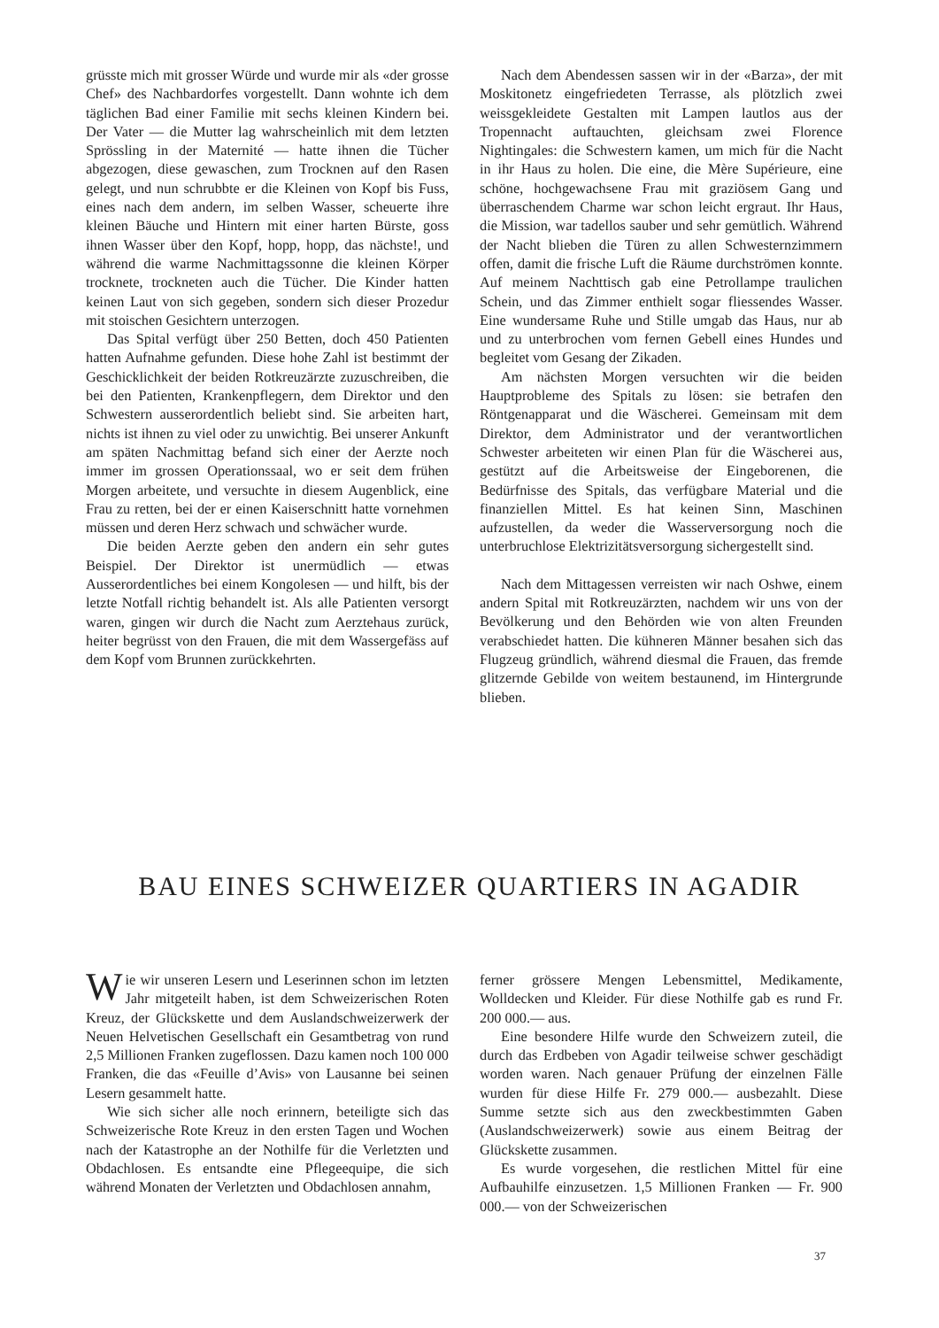grüsste mich mit grosser Würde und wurde mir als «der grosse Chef» des Nachbardorfes vorgestellt. Dann wohnte ich dem täglichen Bad einer Familie mit sechs kleinen Kindern bei. Der Vater — die Mutter lag wahrscheinlich mit dem letzten Sprössling in der Maternité — hatte ihnen die Tücher abgezogen, diese gewaschen, zum Trocknen auf den Rasen gelegt, und nun schrubbte er die Kleinen von Kopf bis Fuss, eines nach dem andern, im selben Wasser, scheuerte ihre kleinen Bäuche und Hintern mit einer harten Bürste, goss ihnen Wasser über den Kopf, hopp, hopp, das nächste!, und während die warme Nachmittagssonne die kleinen Körper trocknete, trockneten auch die Tücher. Die Kinder hatten keinen Laut von sich gegeben, sondern sich dieser Prozedur mit stoischen Gesichtern unterzogen.
Das Spital verfügt über 250 Betten, doch 450 Patienten hatten Aufnahme gefunden. Diese hohe Zahl ist bestimmt der Geschicklichkeit der beiden Rotkreuzärzte zuzuschreiben, die bei den Patienten, Krankenpflegern, dem Direktor und den Schwestern ausserordentlich beliebt sind. Sie arbeiten hart, nichts ist ihnen zu viel oder zu unwichtig. Bei unserer Ankunft am späten Nachmittag befand sich einer der Aerzte noch immer im grossen Operationssaal, wo er seit dem frühen Morgen arbeitete, und versuchte in diesem Augenblick, eine Frau zu retten, bei der er einen Kaiserschnitt hatte vornehmen müssen und deren Herz schwach und schwächer wurde.
Die beiden Aerzte geben den andern ein sehr gutes Beispiel. Der Direktor ist unermüdlich — etwas Ausserordentliches bei einem Kongolesen — und hilft, bis der letzte Notfall richtig behandelt ist. Als alle Patienten versorgt waren, gingen wir durch die Nacht zum Aerztehaus zurück, heiter begrüsst von den Frauen, die mit dem Wassergefäss auf dem Kopf vom Brunnen zurückkehrten.
Nach dem Abendessen sassen wir in der «Barza», der mit Moskitonetz eingefriedeten Terrasse, als plötzlich zwei weissgekleidete Gestalten mit Lampen lautlos aus der Tropennacht auftauchten, gleichsam zwei Florence Nightingales: die Schwestern kamen, um mich für die Nacht in ihr Haus zu holen. Die eine, die Mère Supérieure, eine schöne, hochgewachsene Frau mit graziösem Gang und überraschendem Charme war schon leicht ergraut. Ihr Haus, die Mission, war tadellos sauber und sehr gemütlich. Während der Nacht blieben die Türen zu allen Schwesternzimmern offen, damit die frische Luft die Räume durchströmen konnte. Auf meinem Nachttisch gab eine Petrollampe traulichen Schein, und das Zimmer enthielt sogar fliessendes Wasser. Eine wundersame Ruhe und Stille umgab das Haus, nur ab und zu unterbrochen vom fernen Gebell eines Hundes und begleitet vom Gesang der Zikaden.
Am nächsten Morgen versuchten wir die beiden Hauptprobleme des Spitals zu lösen: sie betrafen den Röntgenapparat und die Wäscherei. Gemeinsam mit dem Direktor, dem Administrator und der verantwortlichen Schwester arbeiteten wir einen Plan für die Wäscherei aus, gestützt auf die Arbeitsweise der Eingeborenen, die Bedürfnisse des Spitals, das verfügbare Material und die finanziellen Mittel. Es hat keinen Sinn, Maschinen aufzustellen, da weder die Wasserversorgung noch die unterbruchlose Elektrizitätsversorgung sichergestellt sind.
Nach dem Mittagessen verreisten wir nach Oshwe, einem andern Spital mit Rotkreuzärzten, nachdem wir uns von der Bevölkerung und den Behörden wie von alten Freunden verabschiedet hatten. Die kühneren Männer besahen sich das Flugzeug gründlich, während diesmal die Frauen, das fremde glitzernde Gebilde von weitem bestaunend, im Hintergrunde blieben.
BAU EINES SCHWEIZER QUARTIERS IN AGADIR
Wie wir unseren Lesern und Leserinnen schon im letzten Jahr mitgeteilt haben, ist dem Schweizerischen Roten Kreuz, der Glückskette und dem Auslandschweizerwerk der Neuen Helvetischen Gesellschaft ein Gesamtbetrag von rund 2,5 Millionen Franken zugeflossen. Dazu kamen noch 100 000 Franken, die das «Feuille d’Avis» von Lausanne bei seinen Lesern gesammelt hatte.
Wie sich sicher alle noch erinnern, beteiligte sich das Schweizerische Rote Kreuz in den ersten Tagen und Wochen nach der Katastrophe an der Nothilfe für die Verletzten und Obdachlosen. Es entsandte eine Pflegeequipe, die sich während Monaten der Verletzten und Obdachlosen annahm,
ferner grössere Mengen Lebensmittel, Medikamente, Wolldecken und Kleider. Für diese Nothilfe gab es rund Fr. 200 000.— aus.
Eine besondere Hilfe wurde den Schweizern zuteil, die durch das Erdbeben von Agadir teilweise schwer geschädigt worden waren. Nach genauer Prüfung der einzelnen Fälle wurden für diese Hilfe Fr. 279 000.— ausbezahlt. Diese Summe setzte sich aus den zweckbestimmten Gaben (Auslandschweizerwerk) sowie aus einem Beitrag der Glückskette zusammen.
Es wurde vorgesehen, die restlichen Mittel für eine Aufbauhilfe einzusetzen. 1,5 Millionen Franken — Fr. 900 000.— von der Schweizerischen
37